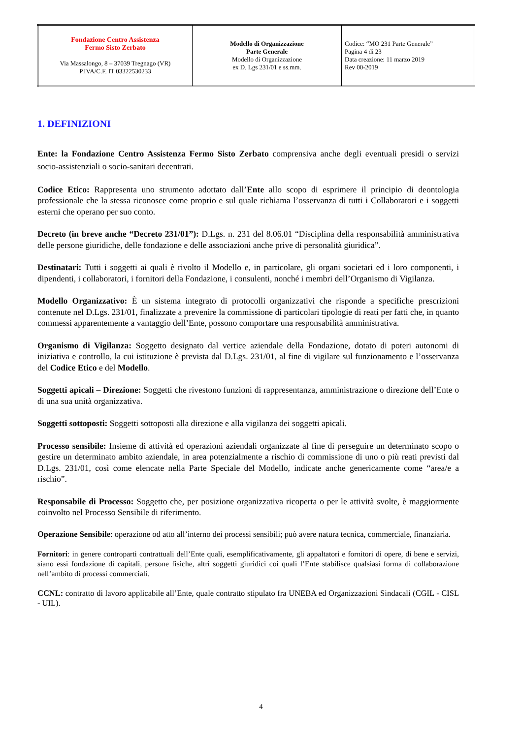| Fondazione Centro Assistenza Fermo Sisto Zerbato Via Massalongo, 8 – 37039 Tregnago (VR) P.IVA/C.F. IT 03322530233 | Modello di Organizzazione Parte Generale Modello di Organizzazione ex D. Lgs 231/01 e ss.mm. | Codice: “MO 231 Parte Generale” Pagina 4 di 23 Data creazione: 11 marzo 2019 Rev 00-2019 |
1. DEFINIZIONI
Ente: la Fondazione Centro Assistenza Fermo Sisto Zerbato comprensiva anche degli eventuali presidi o servizi socio-assistenziali o socio-sanitari decentrati.
Codice Etico: Rappresenta uno strumento adottato dall’Ente allo scopo di esprimere il principio di deontologia professionale che la stessa riconosce come proprio e sul quale richiama l’osservanza di tutti i Collaboratori e i soggetti esterni che operano per suo conto.
Decreto (in breve anche “Decreto 231/01”): D.Lgs. n. 231 del 8.06.01 “Disciplina della responsabilità amministrativa delle persone giuridiche, delle fondazione e delle associazioni anche prive di personalità giuridica”.
Destinatari: Tutti i soggetti ai quali è rivolto il Modello e, in particolare, gli organi societari ed i loro componenti, i dipendenti, i collaboratori, i fornitori della Fondazione, i consulenti, nonché i membri dell’Organismo di Vigilanza.
Modello Organizzativo: È un sistema integrato di protocolli organizzativi che risponde a specifiche prescrizioni contenute nel D.Lgs. 231/01, finalizzate a prevenire la commissione di particolari tipologie di reati per fatti che, in quanto commessi apparentemente a vantaggio dell’Ente, possono comportare una responsabilità amministrativa.
Organismo di Vigilanza: Soggetto designato dal vertice aziendale della Fondazione, dotato di poteri autonomi di iniziativa e controllo, la cui istituzione è prevista dal D.Lgs. 231/01, al fine di vigilare sul funzionamento e l’osservanza del Codice Etico e del Modello.
Soggetti apicali – Direzione: Soggetti che rivestono funzioni di rappresentanza, amministrazione o direzione dell’Ente o di una sua unità organizzativa.
Soggetti sottoposti: Soggetti sottoposti alla direzione e alla vigilanza dei soggetti apicali.
Processo sensibile: Insieme di attività ed operazioni aziendali organizzate al fine di perseguire un determinato scopo o gestire un determinato ambito aziendale, in area potenzialmente a rischio di commissione di uno o più reati previsti dal D.Lgs. 231/01, così come elencate nella Parte Speciale del Modello, indicate anche genericamente come “area/e a rischio”.
Responsabile di Processo: Soggetto che, per posizione organizzativa ricoperta o per le attività svolte, è maggiormente coinvolto nel Processo Sensibile di riferimento.
Operazione Sensibile: operazione od atto all’interno dei processi sensibili; può avere natura tecnica, commerciale, finanziaria.
Fornitori: in genere controparti contrattuali dell’Ente quali, esemplificativamente, gli appaltatori e fornitori di opere, di bene e servizi, siano essi fondazione di capitali, persone fisiche, altri soggetti giuridici coi quali l’Ente stabilisce qualsiasi forma di collaborazione nell’ambito di processi commerciali.
CCNL: contratto di lavoro applicabile all’Ente, quale contratto stipulato fra UNEBA ed Organizzazioni Sindacali (CGIL - CISL - UIL).
4